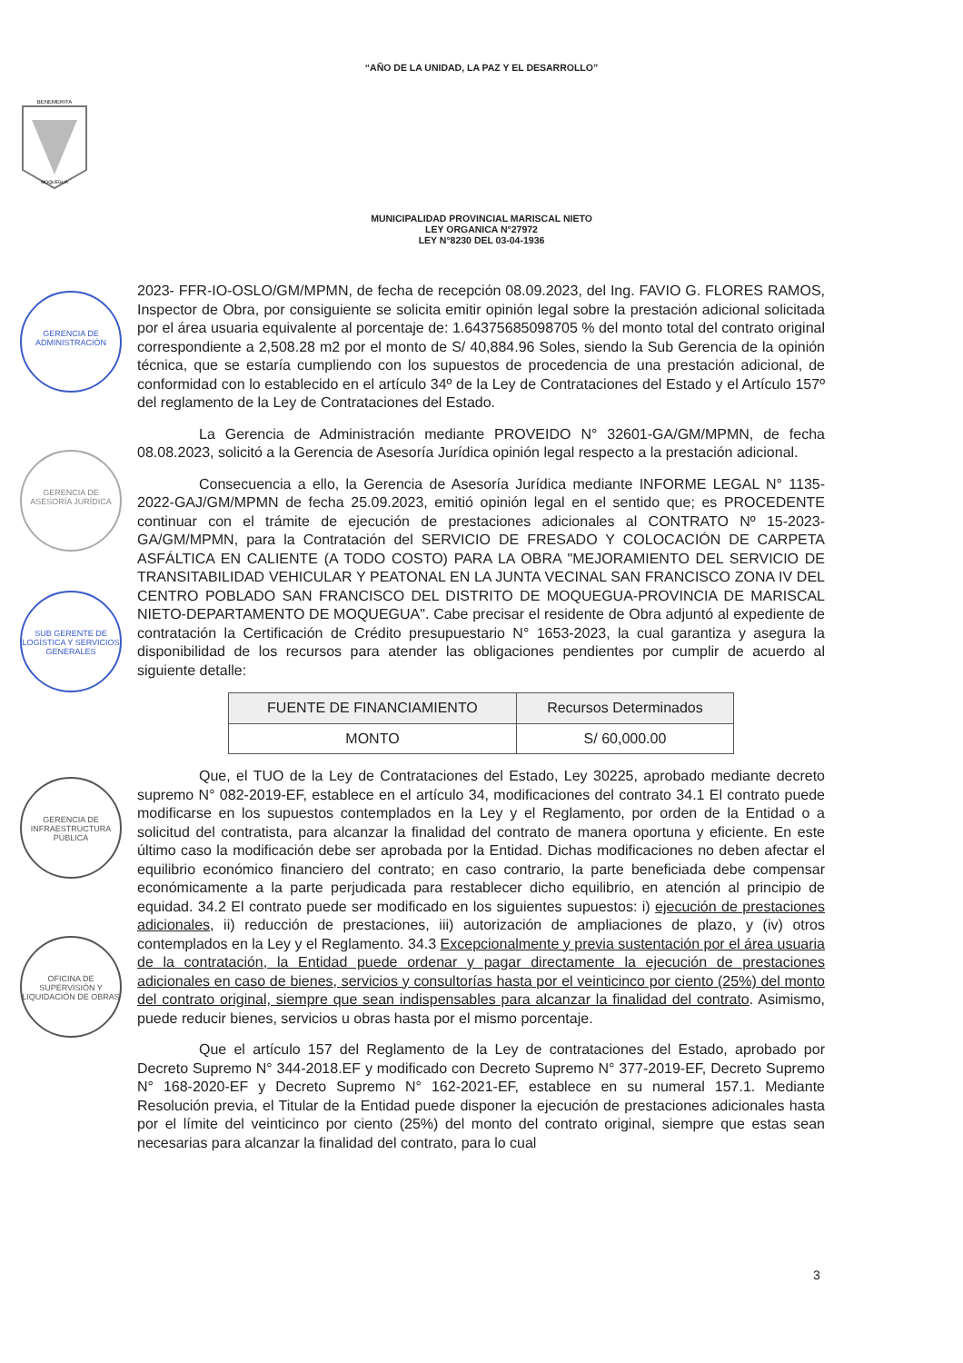“AÑO DE LA UNIDAD, LA PAZ Y EL DESARROLLO”
BENEMERITA
MOQUEGUA
MUNICIPALIDAD PROVINCIAL MARISCAL NIETO
LEY ORGANICA N°27972
LEY N°8230 DEL 03-04-1936
GERENCIA DE ADMINISTRACIÓN
GERENCIA DE ASESORÍA JURÍDICA
SUB GERENTE DE LOGÍSTICA Y SERVICIOS GENERALES
GERENCIA DE INFRAESTRUCTURA PÚBLICA
OFICINA DE SUPERVISIÓN Y LIQUIDACIÓN DE OBRAS
2023- FFR-IO-OSLO/GM/MPMN, de fecha de recepción 08.09.2023, del Ing. FAVIO G. FLORES RAMOS, Inspector de Obra, por consiguiente se solicita emitir opinión legal sobre la prestación adicional solicitada por el área usuaria equivalente al porcentaje de: 1.64375685098705 % del monto total del contrato original correspondiente a 2,508.28 m2 por el monto de S/ 40,884.96 Soles, siendo la Sub Gerencia de la opinión técnica, que se estaría cumpliendo con los supuestos de procedencia de una prestación adicional, de conformidad con lo establecido en el artículo 34º de la Ley de Contrataciones del Estado y el Artículo 157º del reglamento de la Ley de Contrataciones del Estado.
La Gerencia de Administración mediante PROVEIDO N° 32601-GA/GM/MPMN, de fecha 08.08.2023, solicitó a la Gerencia de Asesoría Jurídica opinión legal respecto a la prestación adicional.
Consecuencia a ello, la Gerencia de Asesoría Jurídica mediante INFORME LEGAL N° 1135-2022-GAJ/GM/MPMN de fecha 25.09.2023, emitió opinión legal en el sentido que; es PROCEDENTE continuar con el trámite de ejecución de prestaciones adicionales al CONTRATO Nº 15-2023-GA/GM/MPMN, para la Contratación del SERVICIO DE FRESADO Y COLOCACIÓN DE CARPETA ASFÁLTICA EN CALIENTE (A TODO COSTO) PARA LA OBRA "MEJORAMIENTO DEL SERVICIO DE TRANSITABILIDAD VEHICULAR Y PEATONAL EN LA JUNTA VECINAL SAN FRANCISCO ZONA IV DEL CENTRO POBLADO SAN FRANCISCO DEL DISTRITO DE MOQUEGUA-PROVINCIA DE MARISCAL NIETO-DEPARTAMENTO DE MOQUEGUA". Cabe precisar el residente de Obra adjuntó al expediente de contratación la Certificación de Crédito presupuestario N° 1653-2023, la cual garantiza y asegura la disponibilidad de los recursos para atender las obligaciones pendientes por cumplir de acuerdo al siguiente detalle:
| FUENTE DE FINANCIAMIENTO | Recursos Determinados |
| MONTO | S/ 60,000.00 |
Que, el TUO de la Ley de Contrataciones del Estado, Ley 30225, aprobado mediante decreto supremo N° 082-2019-EF, establece en el artículo 34, modificaciones del contrato 34.1 El contrato puede modificarse en los supuestos contemplados en la Ley y el Reglamento, por orden de la Entidad o a solicitud del contratista, para alcanzar la finalidad del contrato de manera oportuna y eficiente. En este último caso la modificación debe ser aprobada por la Entidad. Dichas modificaciones no deben afectar el equilibrio económico financiero del contrato; en caso contrario, la parte beneficiada debe compensar económicamente a la parte perjudicada para restablecer dicho equilibrio, en atención al principio de equidad. 34.2 El contrato puede ser modificado en los siguientes supuestos: i) ejecución de prestaciones adicionales, ii) reducción de prestaciones, iii) autorización de ampliaciones de plazo, y (iv) otros contemplados en la Ley y el Reglamento. 34.3 Excepcionalmente y previa sustentación por el área usuaria de la contratación, la Entidad puede ordenar y pagar directamente la ejecución de prestaciones adicionales en caso de bienes, servicios y consultorías hasta por el veinticinco por ciento (25%) del monto del contrato original, siempre que sean indispensables para alcanzar la finalidad del contrato. Asimismo, puede reducir bienes, servicios u obras hasta por el mismo porcentaje.
Que el artículo 157 del Reglamento de la Ley de contrataciones del Estado, aprobado por Decreto Supremo N° 344-2018.EF y modificado con Decreto Supremo N° 377-2019-EF, Decreto Supremo N° 168-2020-EF y Decreto Supremo N° 162-2021-EF, establece en su numeral 157.1. Mediante Resolución previa, el Titular de la Entidad puede disponer la ejecución de prestaciones adicionales hasta por el límite del veinticinco por ciento (25%) del monto del contrato original, siempre que estas sean necesarias para alcanzar la finalidad del contrato, para lo cual
3